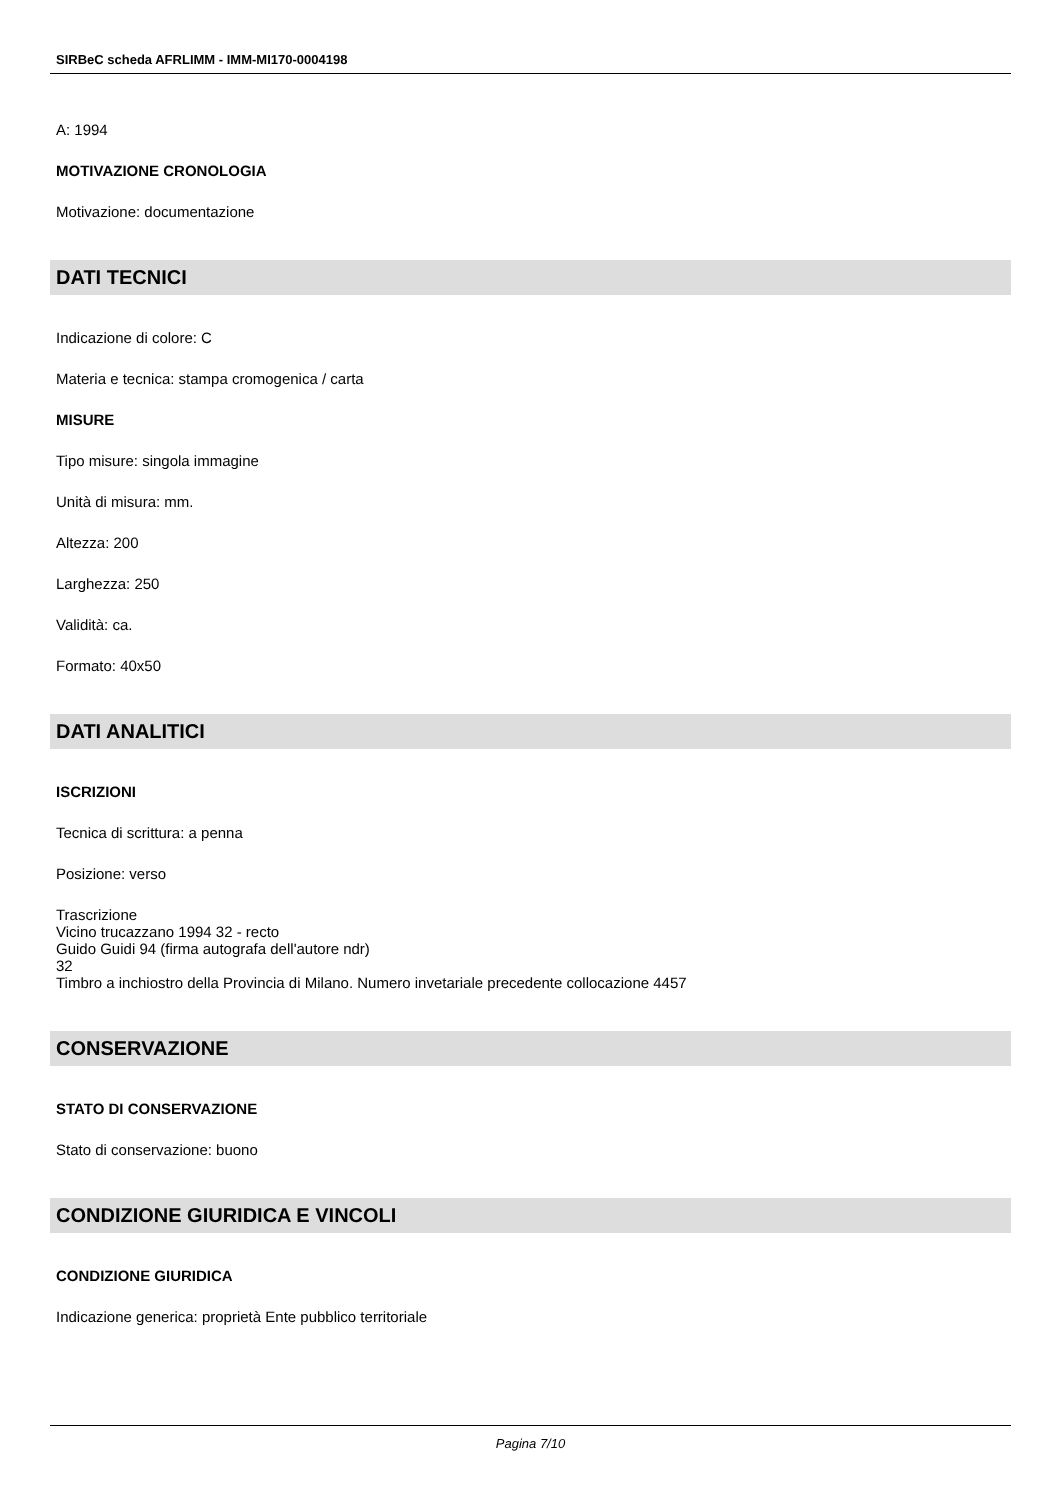SIRBeC scheda AFRLIMM - IMM-MI170-0004198
A: 1994
MOTIVAZIONE CRONOLOGIA
Motivazione: documentazione
DATI TECNICI
Indicazione di colore: C
Materia e tecnica: stampa cromogenica / carta
MISURE
Tipo misure: singola immagine
Unità di misura: mm.
Altezza: 200
Larghezza: 250
Validità: ca.
Formato: 40x50
DATI ANALITICI
ISCRIZIONI
Tecnica di scrittura: a penna
Posizione: verso
Trascrizione
Vicino trucazzano 1994 32 - recto
Guido Guidi 94 (firma autografa dell'autore ndr)
32
Timbro a inchiostro della Provincia di Milano. Numero invetariale precedente collocazione 4457
CONSERVAZIONE
STATO DI CONSERVAZIONE
Stato di conservazione: buono
CONDIZIONE GIURIDICA E VINCOLI
CONDIZIONE GIURIDICA
Indicazione generica: proprietà Ente pubblico territoriale
Pagina 7/10